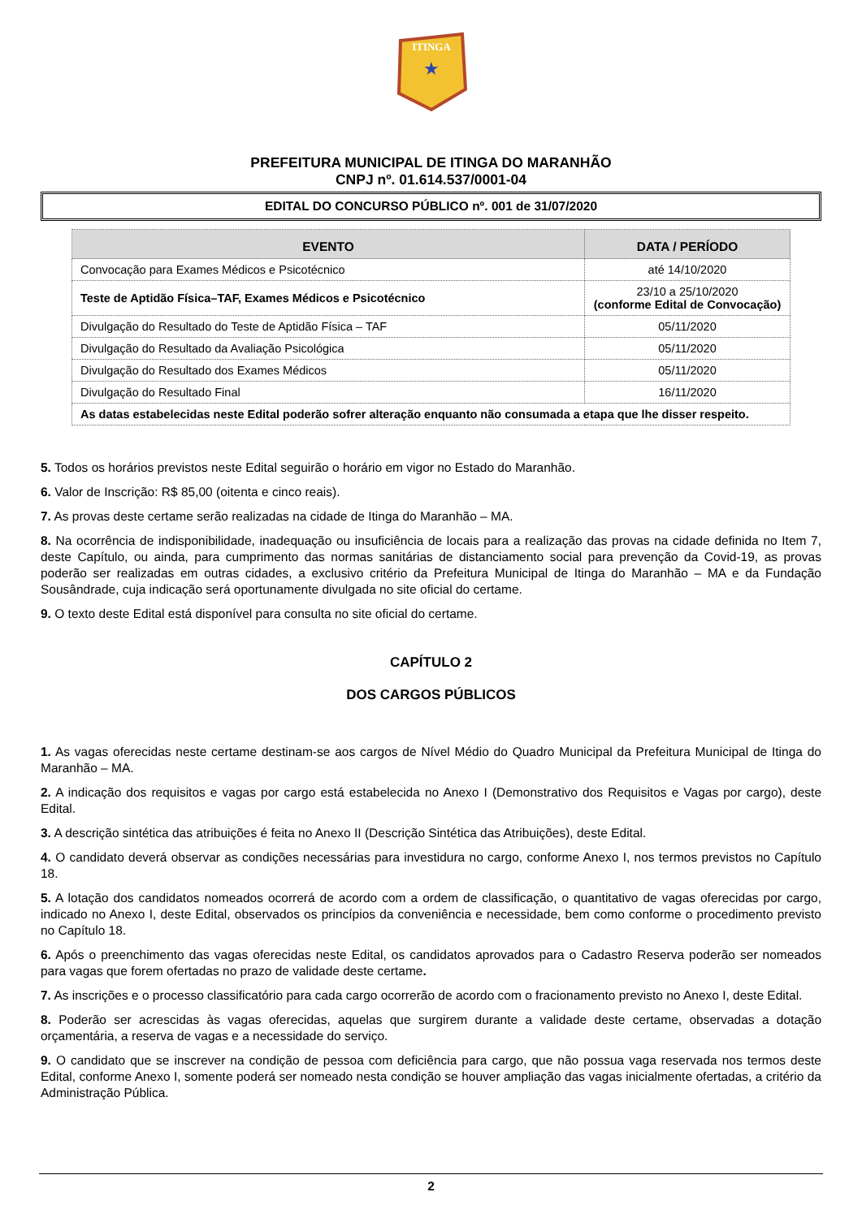ITINGA
★
PREFEITURA MUNICIPAL DE ITINGA DO MARANHÃO
CNPJ nº. 01.614.537/0001-04
EDITAL DO CONCURSO PÚBLICO nº. 001 de 31/07/2020
| EVENTO | DATA / PERÍODO |
| --- | --- |
| Convocação para Exames Médicos e Psicotécnico | até 14/10/2020 |
| Teste de Aptidão Física–TAF, Exames Médicos e Psicotécnico | 23/10 a 25/10/2020 (conforme Edital de Convocação) |
| Divulgação do Resultado do Teste de Aptidão Física – TAF | 05/11/2020 |
| Divulgação do Resultado da Avaliação Psicológica | 05/11/2020 |
| Divulgação do Resultado dos Exames Médicos | 05/11/2020 |
| Divulgação do Resultado Final | 16/11/2020 |
| As datas estabelecidas neste Edital poderão sofrer alteração enquanto não consumada a etapa que lhe disser respeito. | |
5. Todos os horários previstos neste Edital seguirão o horário em vigor no Estado do Maranhão.
6. Valor de Inscrição: R$ 85,00 (oitenta e cinco reais).
7. As provas deste certame serão realizadas na cidade de Itinga do Maranhão – MA.
8. Na ocorrência de indisponibilidade, inadequação ou insuficiência de locais para a realização das provas na cidade definida no Item 7, deste Capítulo, ou ainda, para cumprimento das normas sanitárias de distanciamento social para prevenção da Covid-19, as provas poderão ser realizadas em outras cidades, a exclusivo critério da Prefeitura Municipal de Itinga do Maranhão – MA e da Fundação Sousândrade, cuja indicação será oportunamente divulgada no site oficial do certame.
9. O texto deste Edital está disponível para consulta no site oficial do certame.
CAPÍTULO 2
DOS CARGOS PÚBLICOS
1. As vagas oferecidas neste certame destinam-se aos cargos de Nível Médio do Quadro Municipal da Prefeitura Municipal de Itinga do Maranhão – MA.
2. A indicação dos requisitos e vagas por cargo está estabelecida no Anexo I (Demonstrativo dos Requisitos e Vagas por cargo), deste Edital.
3. A descrição sintética das atribuições é feita no Anexo II (Descrição Sintética das Atribuições), deste Edital.
4. O candidato deverá observar as condições necessárias para investidura no cargo, conforme Anexo I, nos termos previstos no Capítulo 18.
5. A lotação dos candidatos nomeados ocorrerá de acordo com a ordem de classificação, o quantitativo de vagas oferecidas por cargo, indicado no Anexo I, deste Edital, observados os princípios da conveniência e necessidade, bem como conforme o procedimento previsto no Capítulo 18.
6. Após o preenchimento das vagas oferecidas neste Edital, os candidatos aprovados para o Cadastro Reserva poderão ser nomeados para vagas que forem ofertadas no prazo de validade deste certame.
7. As inscrições e o processo classificatório para cada cargo ocorrerão de acordo com o fracionamento previsto no Anexo I, deste Edital.
8. Poderão ser acrescidas às vagas oferecidas, aquelas que surgirem durante a validade deste certame, observadas a dotação orçamentária, a reserva de vagas e a necessidade do serviço.
9. O candidato que se inscrever na condição de pessoa com deficiência para cargo, que não possua vaga reservada nos termos deste Edital, conforme Anexo I, somente poderá ser nomeado nesta condição se houver ampliação das vagas inicialmente ofertadas, a critério da Administração Pública.
2